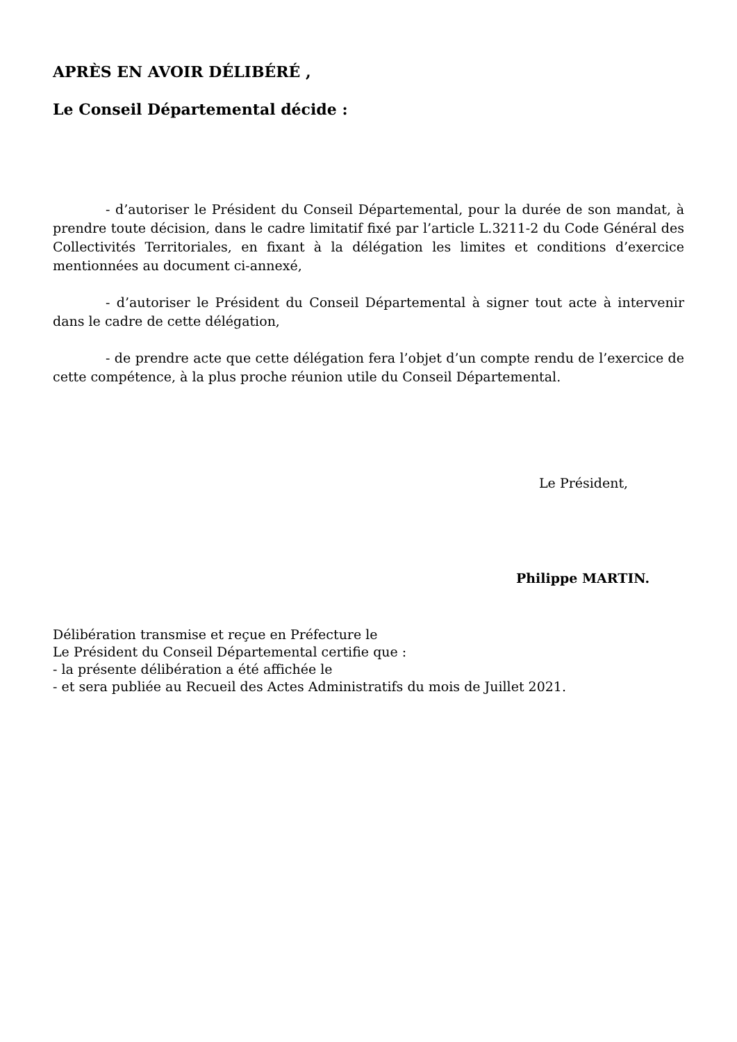APRÈS EN AVOIR DÉLIBÉRÉ ,
Le Conseil Départemental décide :
- d’autoriser le Président du Conseil Départemental, pour la durée de son mandat, à prendre toute décision, dans le cadre limitatif fixé par l’article L.3211-2 du Code Général des Collectivités Territoriales, en fixant à la délégation les limites et conditions d’exercice mentionnées au document ci-annexé,
- d’autoriser le Président du Conseil Départemental à signer tout acte à intervenir dans le cadre de cette délégation,
- de prendre acte que cette délégation fera l’objet d’un compte rendu de l’exercice de cette compétence, à la plus proche réunion utile du Conseil Départemental.
Le Président,
Philippe MARTIN.
Délibération transmise et reçue en Préfecture le
Le Président du Conseil Départemental certifie que :
- la présente délibération a été affichée le
- et sera publiée au Recueil des Actes Administratifs du mois de Juillet 2021.